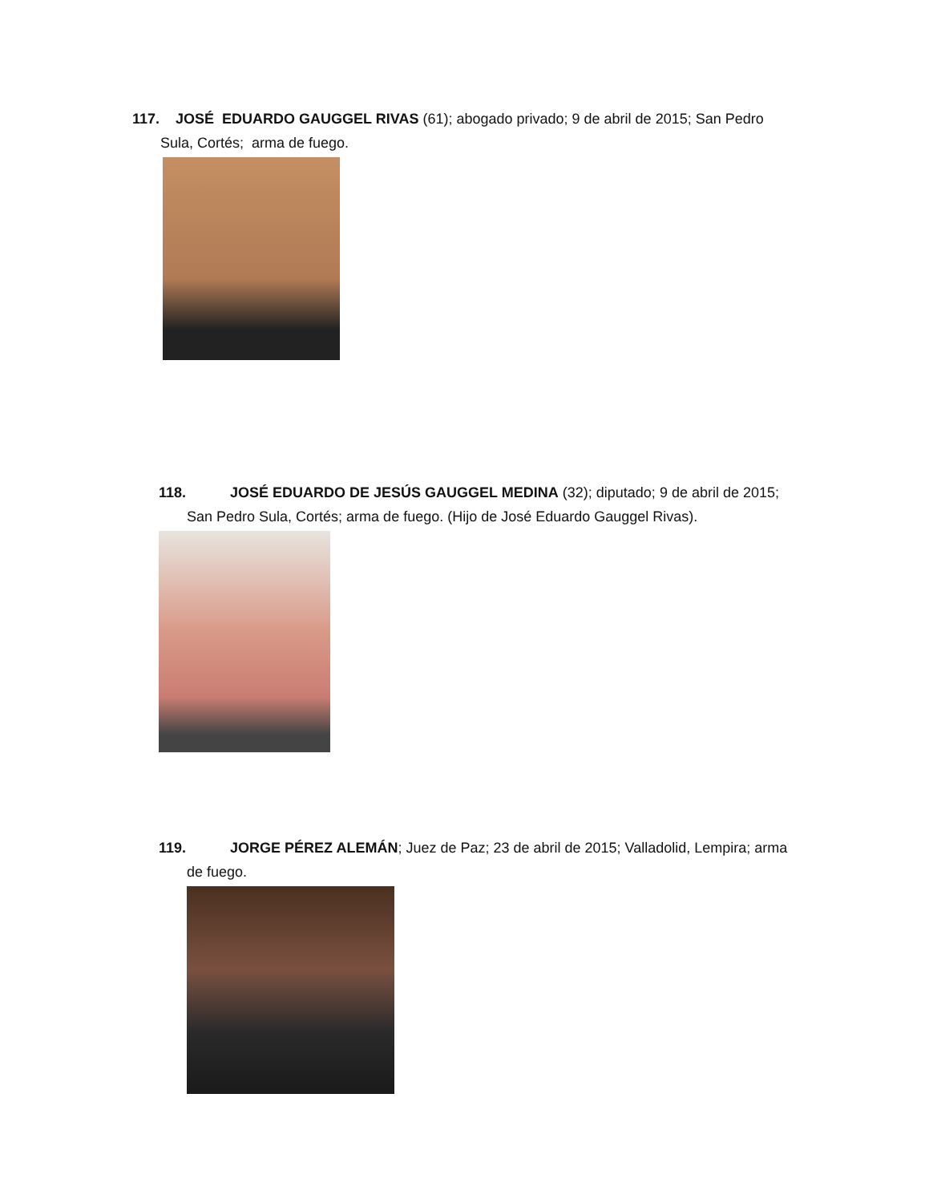117. JOSÉ EDUARDO GAUGGEL RIVAS (61); abogado privado; 9 de abril de 2015; San Pedro
Sula, Cortés; arma de fuego.
118. JOSÉ EDUARDO DE JESÚS GAUGGEL MEDINA (32); diputado; 9 de abril de 2015;
San Pedro Sula, Cortés; arma de fuego. (Hijo de José Eduardo Gauggel Rivas).
119. JORGE PÉREZ ALEMÁN; Juez de Paz; 23 de abril de 2015; Valladolid, Lempira; arma
de fuego.